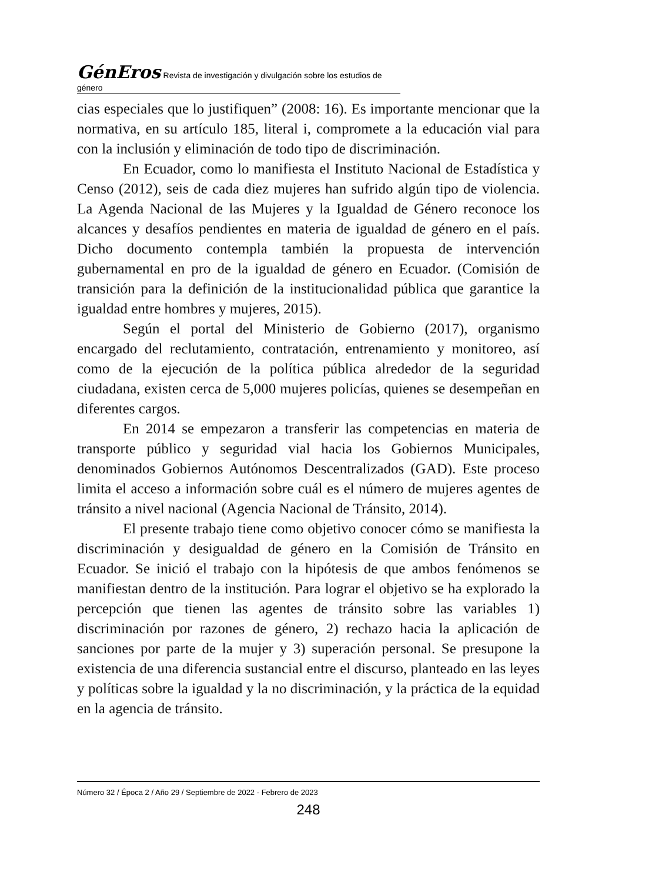GénEros Revista de investigación y divulgación sobre los estudios de género
cias especiales que lo justifiquen” (2008: 16). Es importante mencionar que la normativa, en su artículo 185, literal i, compromete a la educación vial para con la inclusión y eliminación de todo tipo de discriminación.
En Ecuador, como lo manifiesta el Instituto Nacional de Estadística y Censo (2012), seis de cada diez mujeres han sufrido algún tipo de violencia. La Agenda Nacional de las Mujeres y la Igualdad de Género reconoce los alcances y desafíos pendientes en materia de igualdad de género en el país. Dicho documento contempla también la propuesta de intervención gubernamental en pro de la igualdad de género en Ecuador. (Comisión de transición para la definición de la institucionalidad pública que garantice la igualdad entre hombres y mujeres, 2015).
Según el portal del Ministerio de Gobierno (2017), organismo encargado del reclutamiento, contratación, entrenamiento y monitoreo, así como de la ejecución de la política pública alrededor de la seguridad ciudadana, existen cerca de 5,000 mujeres policías, quienes se desempeñan en diferentes cargos.
En 2014 se empezaron a transferir las competencias en materia de transporte público y seguridad vial hacia los Gobiernos Municipales, denominados Gobiernos Autónomos Descentralizados (GAD). Este proceso limita el acceso a información sobre cuál es el número de mujeres agentes de tránsito a nivel nacional (Agencia Nacional de Tránsito, 2014).
El presente trabajo tiene como objetivo conocer cómo se manifiesta la discriminación y desigualdad de género en la Comisión de Tránsito en Ecuador. Se inició el trabajo con la hipótesis de que ambos fenómenos se manifiestan dentro de la institución. Para lograr el objetivo se ha explorado la percepción que tienen las agentes de tránsito sobre las variables 1) discriminación por razones de género, 2) rechazo hacia la aplicación de sanciones por parte de la mujer y 3) superación personal. Se presupone la existencia de una diferencia sustancial entre el discurso, planteado en las leyes y políticas sobre la igualdad y la no discriminación, y la práctica de la equidad en la agencia de tránsito.
Número 32 / Época 2 / Año 29 / Septiembre de 2022 - Febrero de 2023
248